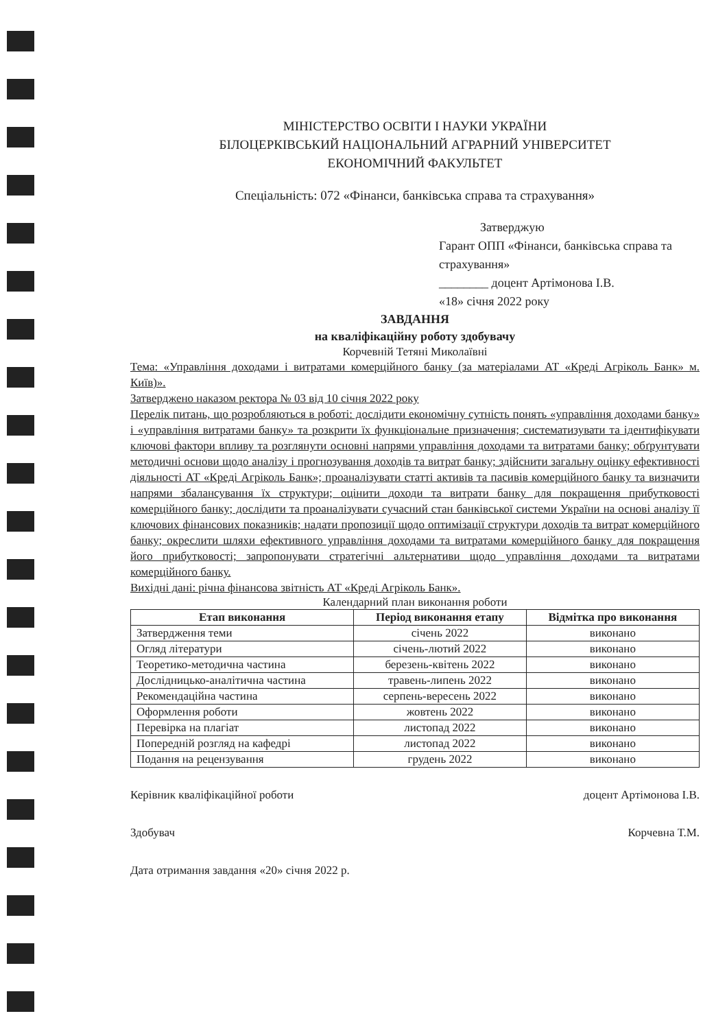МІНІСТЕРСТВО ОСВІТИ І НАУКИ УКРАЇНИ
БІЛОЦЕРКІВСЬКИЙ НАЦІОНАЛЬНИЙ АГРАРНИЙ УНІВЕРСИТЕТ
ЕКОНОМІЧНИЙ ФАКУЛЬТЕТ
Спеціальність: 072 «Фінанси, банківська справа та страхування»
Затверджую
Гарант ОПП «Фінанси, банківська справа та страхування»
________ доцент Артімонова І.В.
«18» січня 2022 року
ЗАВДАННЯ
на кваліфікаційну роботу здобувачу
Корчевній Тетяні Миколаївні
Тема: «Управління доходами і витратами комерційного банку (за матеріалами АТ «Креді Агріколь Банк» м. Київ)».
Затверджено наказом ректора № 03 від 10 січня 2022 року
Перелік питань, що розробляються в роботі: дослідити економічну сутність понять «управління доходами банку» і «управління витратами банку» та розкрити їх функціональне призначення; систематизувати та ідентифікувати ключові фактори впливу та розглянути основні напрями управління доходами та витратами банку; обґрунтувати методичні основи щодо аналізу і прогнозування доходів та витрат банку; здійснити загальну оцінку ефективності діяльності АТ «Креді Агріколь Банк»; проаналізувати статті активів та пасивів комерційного банку та визначити напрями збалансування їх структури; оцінити доходи та витрати банку для покращення прибутковості комерційного банку; дослідити та проаналізувати сучасний стан банківської системи України на основі аналізу її ключових фінансових показників; надати пропозиції щодо оптимізації структури доходів та витрат комерційного банку; окреслити шляхи ефективного управління доходами та витратами комерційного банку для покращення його прибутковості; запропонувати стратегічні альтернативи щодо управління доходами та витратами комерційного банку.
Вихідні дані: річна фінансова звітність АТ «Креді Агріколь Банк».
Календарний план виконання роботи
| Етап виконання | Період виконання етапу | Відмітка про виконання |
| --- | --- | --- |
| Затвердження теми | січень 2022 | виконано |
| Огляд літератури | січень-лютий 2022 | виконано |
| Теоретико-методична частина | березень-квітень 2022 | виконано |
| Дослідницько-аналітична частина | травень-липень 2022 | виконано |
| Рекомендаційна частина | серпень-вересень 2022 | виконано |
| Оформлення роботи | жовтень 2022 | виконано |
| Перевірка на плагіат | листопад 2022 | виконано |
| Попередній розгляд на кафедрі | листопад 2022 | виконано |
| Подання на рецензування | грудень 2022 | виконано |
Керівник кваліфікаційної роботи доцент Артімонова І.В.
Здобувач Корчевна Т.М.
Дата отримання завдання «20» січня 2022 р.